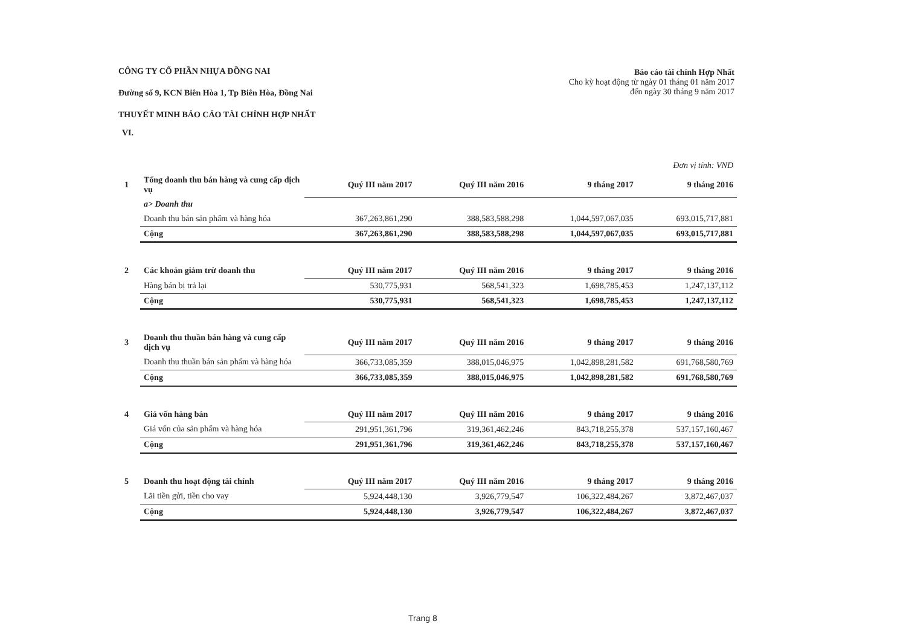CÔNG TY CỔ PHẦN NHỰA ĐỒNG NAI
Đường số 9, KCN Biên Hòa 1, Tp Biên Hòa, Đồng Nai
THUYẾT MINH BÁO CÁO TÀI CHÍNH HỢP NHẤT
Báo cáo tài chính Hợp Nhất
Cho kỳ hoạt động từ ngày 01 tháng 01 năm 2017
đến ngày 30 tháng 9 năm 2017
VI.
| Đơn vị tính: VND | | | | | |
| 1 | Tổng doanh thu bán hàng và cung cấp dịch vụ | Quý III năm 2017 | Quý III năm 2016 | 9 tháng 2017 | 9 tháng 2016 |
| | a> Doanh thu | | | | |
| | Doanh thu bán sản phẩm và hàng hóa | 367,263,861,290 | 388,583,588,298 | 1,044,597,067,035 | 693,015,717,881 |
| | Cộng | 367,263,861,290 | 388,583,588,298 | 1,044,597,067,035 | 693,015,717,881 |
| 2 | Các khoản giảm trừ doanh thu | Quý III năm 2017 | Quý III năm 2016 | 9 tháng 2017 | 9 tháng 2016 |
| | Hàng bán bị trả lại | 530,775,931 | 568,541,323 | 1,698,785,453 | 1,247,137,112 |
| | Cộng | 530,775,931 | 568,541,323 | 1,698,785,453 | 1,247,137,112 |
| 3 | Doanh thu thuần bán hàng và cung cấp dịch vụ | Quý III năm 2017 | Quý III năm 2016 | 9 tháng 2017 | 9 tháng 2016 |
| | Doanh thu thuần bán sản phẩm và hàng hóa | 366,733,085,359 | 388,015,046,975 | 1,042,898,281,582 | 691,768,580,769 |
| | Cộng | 366,733,085,359 | 388,015,046,975 | 1,042,898,281,582 | 691,768,580,769 |
| 4 | Giá vốn hàng bán | Quý III năm 2017 | Quý III năm 2016 | 9 tháng 2017 | 9 tháng 2016 |
| | Giá vốn của sản phẩm và hàng hóa | 291,951,361,796 | 319,361,462,246 | 843,718,255,378 | 537,157,160,467 |
| | Cộng | 291,951,361,796 | 319,361,462,246 | 843,718,255,378 | 537,157,160,467 |
| 5 | Doanh thu hoạt động tài chính | Quý III năm 2017 | Quý III năm 2016 | 9 tháng 2017 | 9 tháng 2016 |
| | Lãi tiền gửi, tiền cho vay | 5,924,448,130 | 3,926,779,547 | 106,322,484,267 | 3,872,467,037 |
| | Cộng | 5,924,448,130 | 3,926,779,547 | 106,322,484,267 | 3,872,467,037 |
Trang 8